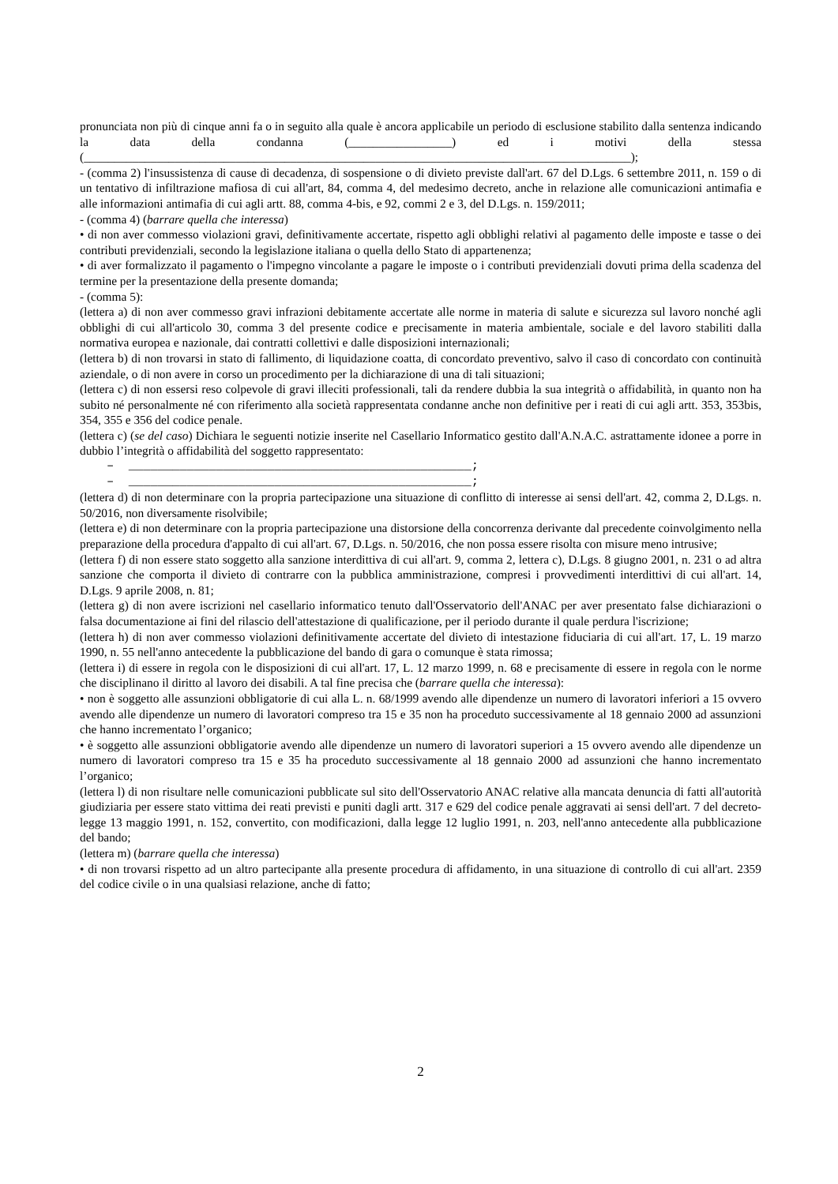pronunciata non più di cinque anni fa o in seguito alla quale è ancora applicabile un periodo di esclusione stabilito dalla sentenza indicando la data della condanna (_________________) ed i motivi della stessa (__________________________________________________________________________________________);
- (comma 2) l'insussistenza di cause di decadenza, di sospensione o di divieto previste dall'art. 67 del D.Lgs. 6 settembre 2011, n. 159 o di un tentativo di infiltrazione mafiosa di cui all'art, 84, comma 4, del medesimo decreto, anche in relazione alle comunicazioni antimafia e alle informazioni antimafia di cui agli artt. 88, comma 4-bis, e 92, commi 2 e 3, del D.Lgs. n. 159/2011;
- (comma 4) (barrare quella che interessa)
• di non aver commesso violazioni gravi, definitivamente accertate, rispetto agli obblighi relativi al pagamento delle imposte e tasse o dei contributi previdenziali, secondo la legislazione italiana o quella dello Stato di appartenenza;
• di aver formalizzato il pagamento o l'impegno vincolante a pagare le imposte o i contributi previdenziali dovuti prima della scadenza del termine per la presentazione della presente domanda;
- (comma 5):
(lettera a) di non aver commesso gravi infrazioni debitamente accertate alle norme in materia di salute e sicurezza sul lavoro nonché agli obblighi di cui all'articolo 30, comma 3 del presente codice e precisamente in materia ambientale, sociale e del lavoro stabiliti dalla normativa europea e nazionale, dai contratti collettivi e dalle disposizioni internazionali;
(lettera b) di non trovarsi in stato di fallimento, di liquidazione coatta, di concordato preventivo, salvo il caso di concordato con continuità aziendale, o di non avere in corso un procedimento per la dichiarazione di una di tali situazioni;
(lettera c) di non essersi reso colpevole di gravi illeciti professionali, tali da rendere dubbia la sua integrità o affidabilità, in quanto non ha subito né personalmente né con riferimento alla società rappresentata condanne anche non definitive per i reati di cui agli artt. 353, 353bis, 354, 355 e 356 del codice penale.
(lettera c) (se del caso) Dichiara le seguenti notizie inserite nel Casellario Informatico gestito dall'A.N.A.C. astrattamente idonee a porre in dubbio l’integrità o affidabilità del soggetto rappresentato:
– _______________________________________________;
– _______________________________________________;
(lettera d) di non determinare con la propria partecipazione una situazione di conflitto di interesse ai sensi dell'art. 42, comma 2, D.Lgs. n. 50/2016, non diversamente risolvibile;
(lettera e) di non determinare con la propria partecipazione una distorsione della concorrenza derivante dal precedente coinvolgimento nella preparazione della procedura d'appalto di cui all'art. 67, D.Lgs. n. 50/2016, che non possa essere risolta con misure meno intrusive;
(lettera f) di non essere stato soggetto alla sanzione interdittiva di cui all'art. 9, comma 2, lettera c), D.Lgs. 8 giugno 2001, n. 231 o ad altra sanzione che comporta il divieto di contrarre con la pubblica amministrazione, compresi i provvedimenti interdittivi di cui all'art. 14, D.Lgs. 9 aprile 2008, n. 81;
(lettera g) di non avere iscrizioni nel casellario informatico tenuto dall'Osservatorio dell'ANAC per aver presentato false dichiarazioni o falsa documentazione ai fini del rilascio dell'attestazione di qualificazione, per il periodo durante il quale perdura l'iscrizione;
(lettera h) di non aver commesso violazioni definitivamente accertate del divieto di intestazione fiduciaria di cui all'art. 17, L. 19 marzo 1990, n. 55 nell'anno antecedente la pubblicazione del bando di gara o comunque è stata rimossa;
(lettera i) di essere in regola con le disposizioni di cui all'art. 17, L. 12 marzo 1999, n. 68 e precisamente di essere in regola con le norme che disciplinano il diritto al lavoro dei disabili. A tal fine precisa che (barrare quella che interessa):
• non è soggetto alle assunzioni obbligatorie di cui alla L. n. 68/1999 avendo alle dipendenze un numero di lavoratori inferiori a 15 ovvero avendo alle dipendenze un numero di lavoratori compreso tra 15 e 35 non ha proceduto successivamente al 18 gennaio 2000 ad assunzioni che hanno incrementato l’organico;
• è soggetto alle assunzioni obbligatorie avendo alle dipendenze un numero di lavoratori superiori a 15 ovvero avendo alle dipendenze un numero di lavoratori compreso tra 15 e 35 ha proceduto successivamente al 18 gennaio 2000 ad assunzioni che hanno incrementato l’organico;
(lettera l) di non risultare nelle comunicazioni pubblicate sul sito dell'Osservatorio ANAC relative alla mancata denuncia di fatti all'autorità giudiziaria per essere stato vittima dei reati previsti e puniti dagli artt. 317 e 629 del codice penale aggravati ai sensi dell'art. 7 del decreto-legge 13 maggio 1991, n. 152, convertito, con modificazioni, dalla legge 12 luglio 1991, n. 203, nell'anno antecedente alla pubblicazione del bando;
(lettera m) (barrare quella che interessa)
• di non trovarsi rispetto ad un altro partecipante alla presente procedura di affidamento, in una situazione di controllo di cui all'art. 2359 del codice civile o in una qualsiasi relazione, anche di fatto;
2